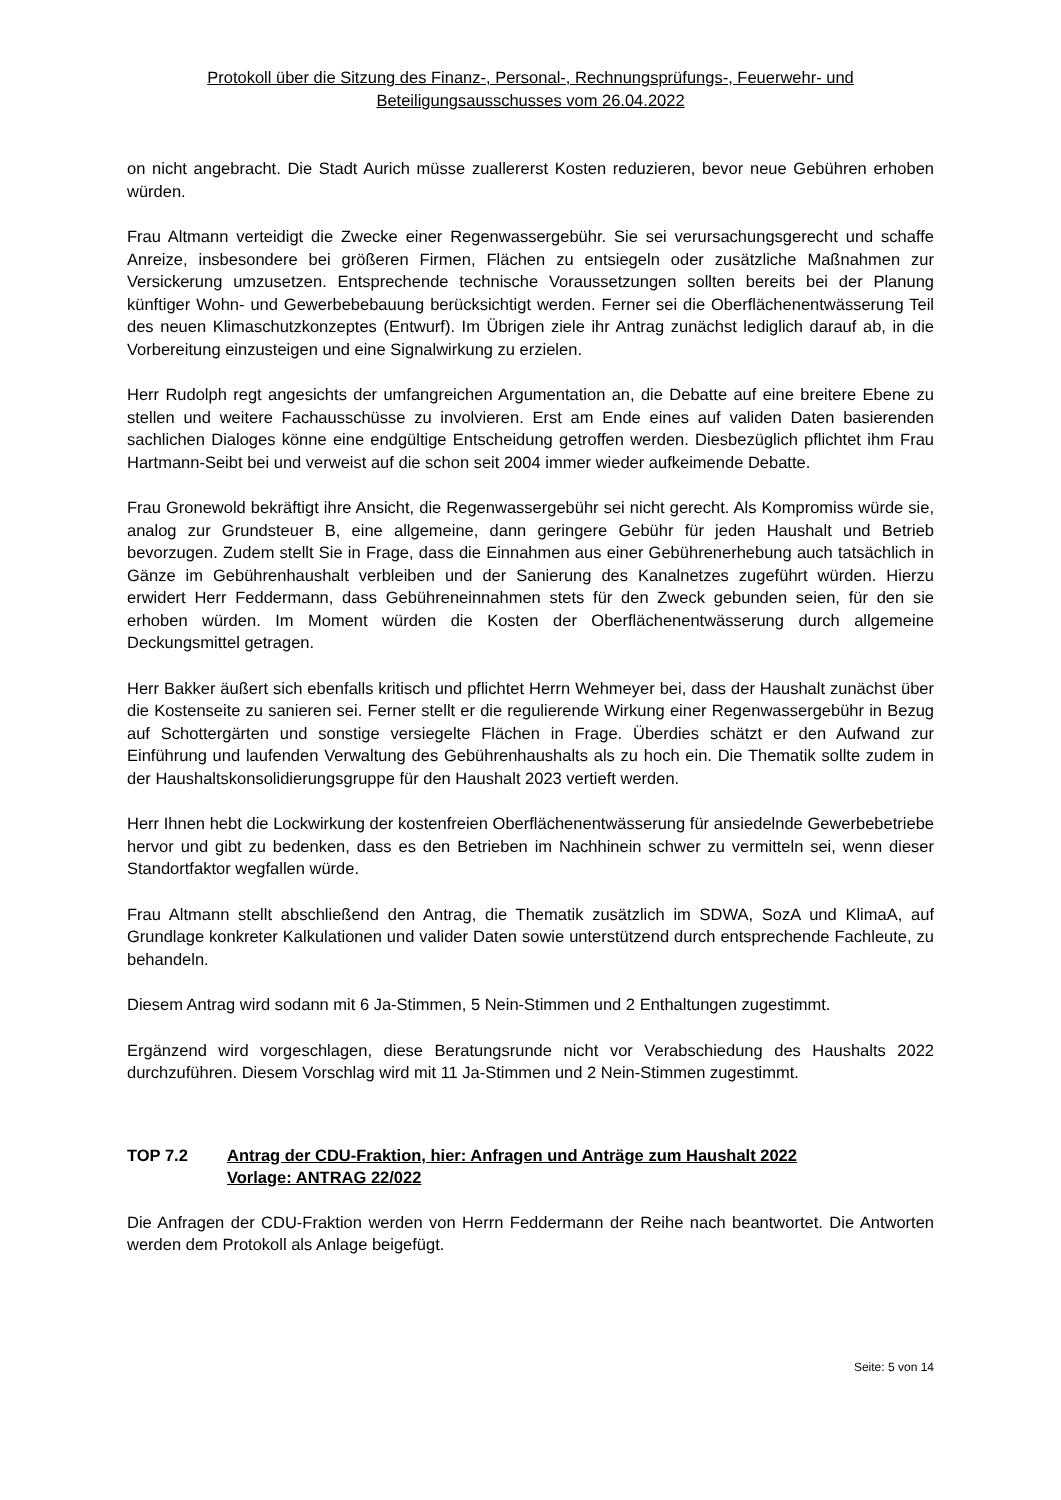Protokoll über die Sitzung des Finanz-, Personal-, Rechnungsprüfungs-, Feuerwehr- und
Beteiligungsausschusses vom 26.04.2022
on nicht angebracht. Die Stadt Aurich müsse zuallererst Kosten reduzieren, bevor neue Gebühren erhoben würden.
Frau Altmann verteidigt die Zwecke einer Regenwassergebühr. Sie sei verursachungsgerecht und schaffe Anreize, insbesondere bei größeren Firmen, Flächen zu entsiegeln oder zusätzliche Maßnahmen zur Versickerung umzusetzen. Entsprechende technische Voraussetzungen sollten bereits bei der Planung künftiger Wohn- und Gewerbebebauung berücksichtigt werden. Ferner sei die Oberflächenentwässerung Teil des neuen Klimaschutzkonzeptes (Entwurf). Im Übrigen ziele ihr Antrag zunächst lediglich darauf ab, in die Vorbereitung einzusteigen und eine Signalwirkung zu erzielen.
Herr Rudolph regt angesichts der umfangreichen Argumentation an, die Debatte auf eine breitere Ebene zu stellen und weitere Fachausschüsse zu involvieren. Erst am Ende eines auf validen Daten basierenden sachlichen Dialoges könne eine endgültige Entscheidung getroffen werden. Diesbezüglich pflichtet ihm Frau Hartmann-Seibt bei und verweist auf die schon seit 2004 immer wieder aufkeimende Debatte.
Frau Gronewold bekräftigt ihre Ansicht, die Regenwassergebühr sei nicht gerecht. Als Kompromiss würde sie, analog zur Grundsteuer B, eine allgemeine, dann geringere Gebühr für jeden Haushalt und Betrieb bevorzugen. Zudem stellt Sie in Frage, dass die Einnahmen aus einer Gebührenerhebung auch tatsächlich in Gänze im Gebührenhaushalt verbleiben und der Sanierung des Kanalnetzes zugeführt würden. Hierzu erwidert Herr Feddermann, dass Gebühreneinnahmen stets für den Zweck gebunden seien, für den sie erhoben würden. Im Moment würden die Kosten der Oberflächenentwässerung durch allgemeine Deckungsmittel getragen.
Herr Bakker äußert sich ebenfalls kritisch und pflichtet Herrn Wehmeyer bei, dass der Haushalt zunächst über die Kostenseite zu sanieren sei. Ferner stellt er die regulierende Wirkung einer Regenwassergebühr in Bezug auf Schottergärten und sonstige versiegelte Flächen in Frage. Überdies schätzt er den Aufwand zur Einführung und laufenden Verwaltung des Gebührenhaushalts als zu hoch ein. Die Thematik sollte zudem in der Haushaltskonsolidierungsgruppe für den Haushalt 2023 vertieft werden.
Herr Ihnen hebt die Lockwirkung der kostenfreien Oberflächenentwässerung für ansiedelnde Gewerbebetriebe hervor und gibt zu bedenken, dass es den Betrieben im Nachhinein schwer zu vermitteln sei, wenn dieser Standortfaktor wegfallen würde.
Frau Altmann stellt abschließend den Antrag, die Thematik zusätzlich im SDWA, SozA und KlimaA, auf Grundlage konkreter Kalkulationen und valider Daten sowie unterstützend durch entsprechende Fachleute, zu behandeln.
Diesem Antrag wird sodann mit 6 Ja-Stimmen, 5 Nein-Stimmen und 2 Enthaltungen zugestimmt.
Ergänzend wird vorgeschlagen, diese Beratungsrunde nicht vor Verabschiedung des Haushalts 2022 durchzuführen. Diesem Vorschlag wird mit 11 Ja-Stimmen und 2 Nein-Stimmen zugestimmt.
TOP 7.2 Antrag der CDU-Fraktion, hier: Anfragen und Anträge zum Haushalt 2022
Vorlage: ANTRAG 22/022
Die Anfragen der CDU-Fraktion werden von Herrn Feddermann der Reihe nach beantwortet. Die Antworten werden dem Protokoll als Anlage beigefügt.
Seite: 5 von 14